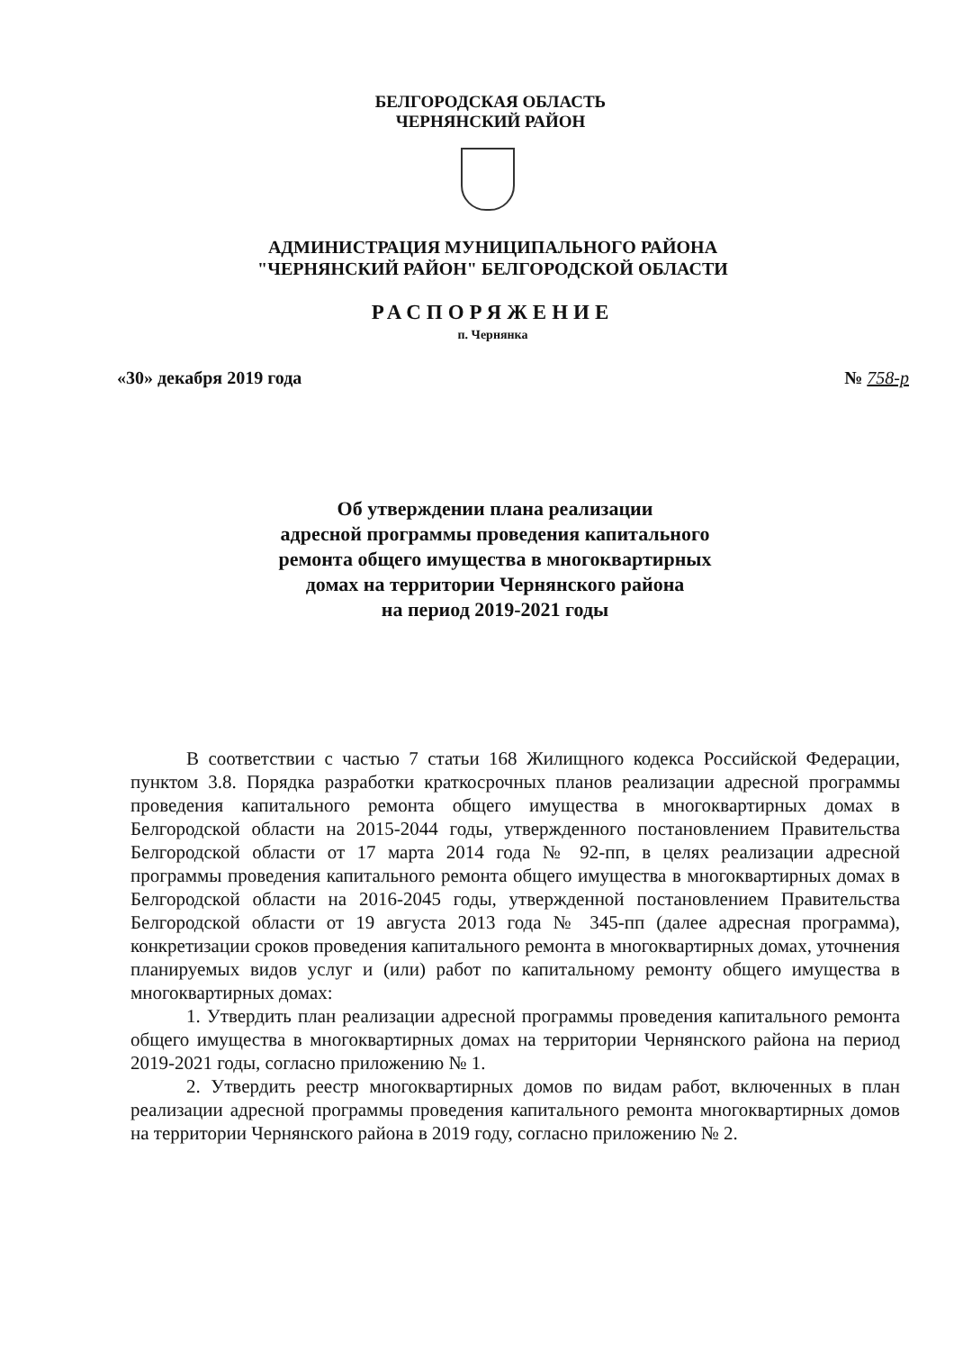БЕЛГОРОДСКАЯ ОБЛАСТЬ
ЧЕРНЯНСКИЙ РАЙОН
АДМИНИСТРАЦИЯ МУНИЦИПАЛЬНОГО РАЙОНА
"ЧЕРНЯНСКИЙ РАЙОН" БЕЛГОРОДСКОЙ ОБЛАСТИ
РАСПОРЯЖЕНИЕ
п. Чернянка
«30» декабря 2019 года № 758-р
Об утверждении плана реализации
адресной программы проведения капитального
ремонта общего имущества в многоквартирных
домах на территории Чернянского района
на период 2019-2021 годы
В соответствии с частью 7 статьи 168 Жилищного кодекса Российской Федерации, пунктом 3.8. Порядка разработки краткосрочных планов реализации адресной программы проведения капитального ремонта общего имущества в многоквартирных домах в Белгородской области на 2015-2044 годы, утвержденного постановлением Правительства Белгородской области от 17 марта 2014 года № 92-пп, в целях реализации адресной программы проведения капитального ремонта общего имущества в многоквартирных домах в Белгородской области на 2016-2045 годы, утвержденной постановлением Правительства Белгородской области от 19 августа 2013 года № 345-пп (далее адресная программа), конкретизации сроков проведения капитального ремонта в многоквартирных домах, уточнения планируемых видов услуг и (или) работ по капитальному ремонту общего имущества в многоквартирных домах:
1. Утвердить план реализации адресной программы проведения капитального ремонта общего имущества в многоквартирных домах на территории Чернянского района на период 2019-2021 годы, согласно приложению № 1.
2. Утвердить реестр многоквартирных домов по видам работ, включенных в план реализации адресной программы проведения капитального ремонта многоквартирных домов на территории Чернянского района в 2019 году, согласно приложению № 2.